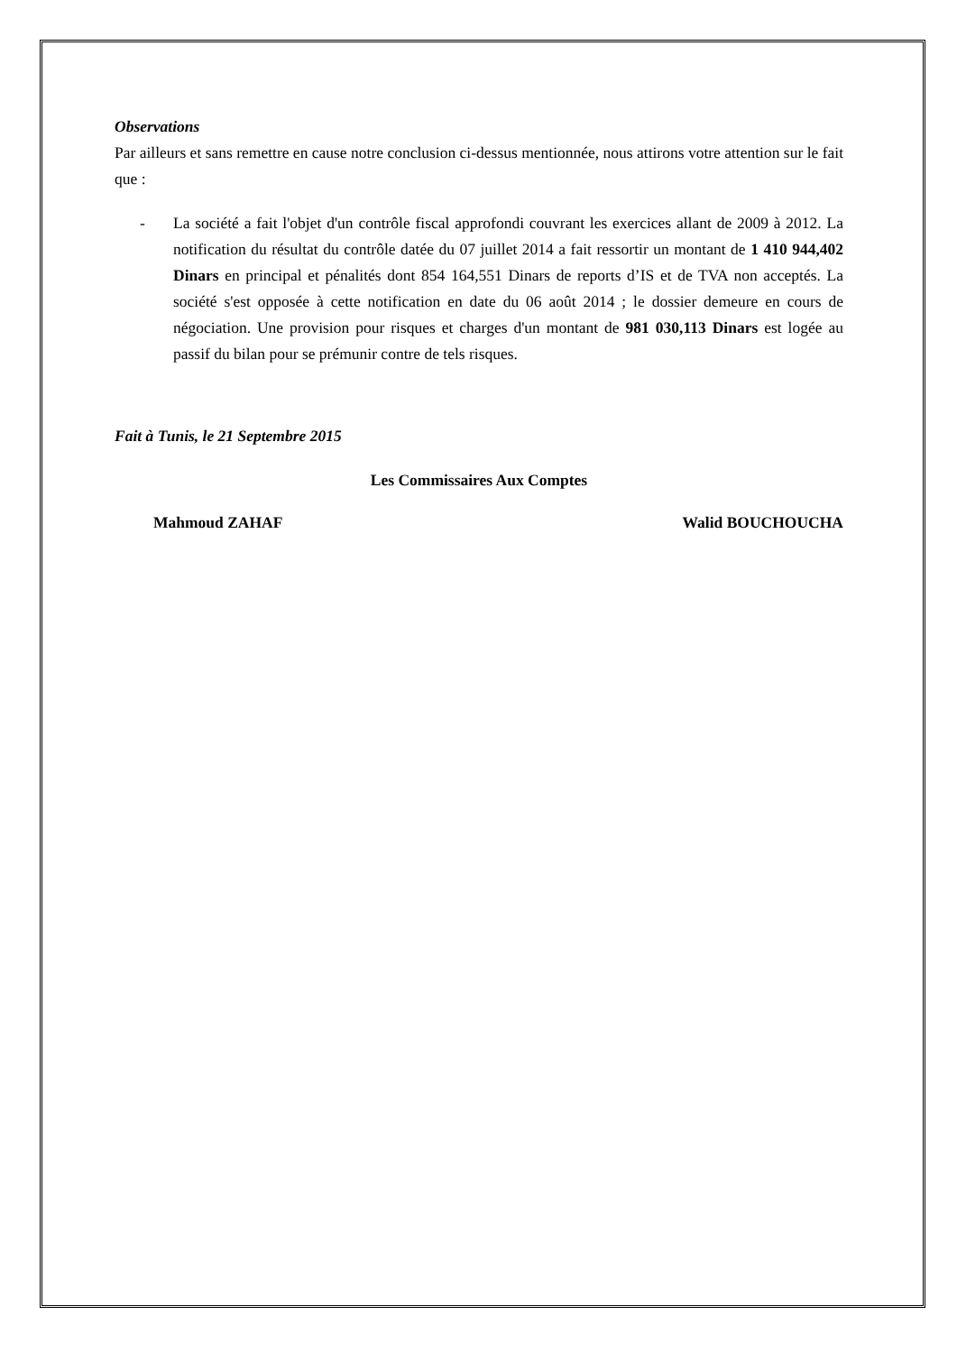Observations
Par ailleurs et sans remettre en cause notre conclusion ci-dessus mentionnée, nous attirons votre attention sur le fait que :
- La société a fait l'objet d'un contrôle fiscal approfondi couvrant les exercices allant de 2009 à 2012. La notification du résultat du contrôle datée du 07 juillet 2014 a fait ressortir un montant de 1 410 944,402 Dinars en principal et pénalités dont 854 164,551 Dinars de reports d’IS et de TVA non acceptés. La société s'est opposée à cette notification en date du 06 août 2014 ; le dossier demeure en cours de négociation. Une provision pour risques et charges d'un montant de 981 030,113 Dinars est logée au passif du bilan pour se prémunir contre de tels risques.
Fait à Tunis, le 21 Septembre 2015
Les Commissaires Aux Comptes
Mahmoud ZAHAF Walid BOUCHOUCHA